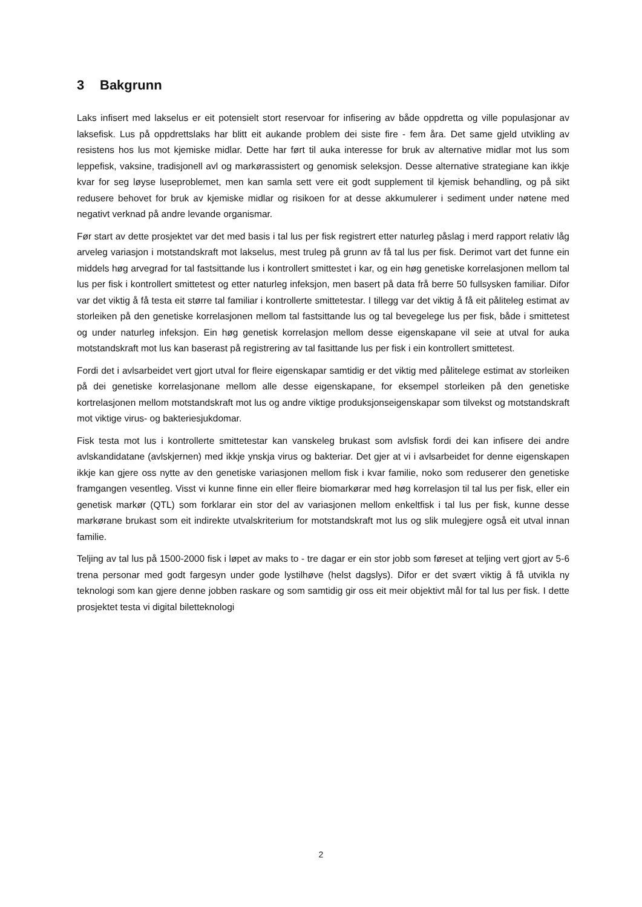3 Bakgrunn
Laks infisert med lakselus er eit potensielt stort reservoar for infisering av både oppdretta og ville populasjonar av laksefisk. Lus på oppdrettslaks har blitt eit aukande problem dei siste fire - fem åra. Det same gjeld utvikling av resistens hos lus mot kjemiske midlar. Dette har ført til auka interesse for bruk av alternative midlar mot lus som leppefisk, vaksine, tradisjonell avl og markørassistert og genomisk seleksjon. Desse alternative strategiane kan ikkje kvar for seg løyse luseproblemet, men kan samla sett vere eit godt supplement til kjemisk behandling, og på sikt redusere behovet for bruk av kjemiske midlar og risikoen for at desse akkumulerer i sediment under nøtene med negativt verknad på andre levande organismar.
Før start av dette prosjektet var det med basis i tal lus per fisk registrert etter naturleg påslag i merd rapport relativ låg arveleg variasjon i motstandskraft mot lakselus, mest truleg på grunn av få tal lus per fisk. Derimot vart det funne ein middels høg arvegrad for tal fastsittande lus i kontrollert smittestet i kar, og ein høg genetiske korrelasjonen mellom tal lus per fisk i kontrollert smittetest og etter naturleg infeksjon, men basert på data frå berre 50 fullsysken familiar. Difor var det viktig å få testa eit større tal familiar i kontrollerte smittetestar. I tillegg var det viktig å få eit påliteleg estimat av storleiken på den genetiske korrelasjonen mellom tal fastsittande lus og tal bevegelege lus per fisk, både i smittetest og under naturleg infeksjon. Ein høg genetisk korrelasjon mellom desse eigenskapane vil seie at utval for auka motstandskraft mot lus kan baserast på registrering av tal fasittande lus per fisk i ein kontrollert smittetest.
Fordi det i avlsarbeidet vert gjort utval for fleire eigenskapar samtidig er det viktig med pålitelege estimat av storleiken på dei genetiske korrelasjonane mellom alle desse eigenskapane, for eksempel storleiken på den genetiske kortrelasjonen mellom motstandskraft mot lus og andre viktige produksjonseigenskapar som tilvekst og motstandskraft mot viktige virus- og bakteriesjukdomar.
Fisk testa mot lus i kontrollerte smittetestar kan vanskeleg brukast som avlsfisk fordi dei kan infisere dei andre avlskandidatane (avlskjernen) med ikkje ynskja virus og bakteriar. Det gjer at vi i avlsarbeidet for denne eigenskapen ikkje kan gjere oss nytte av den genetiske variasjonen mellom fisk i kvar familie, noko som reduserer den genetiske framgangen vesentleg. Visst vi kunne finne ein eller fleire biomarkørar med høg korrelasjon til tal lus per fisk, eller ein genetisk markør (QTL) som forklarar ein stor del av variasjonen mellom enkeltfisk i tal lus per fisk, kunne desse markørane brukast som eit indirekte utvalskriterium for motstandskraft mot lus og slik mulegjere også eit utval innan familie.
Teljing av tal lus på 1500-2000 fisk i løpet av maks to - tre dagar er ein stor jobb som føreset at teljing vert gjort av 5-6 trena personar med godt fargesyn under gode lystilhøve (helst dagslys). Difor er det svært viktig å få utvikla ny teknologi som kan gjere denne jobben raskare og som samtidig gir oss eit meir objektivt mål for tal lus per fisk. I dette prosjektet testa vi digital biletteknologi
2